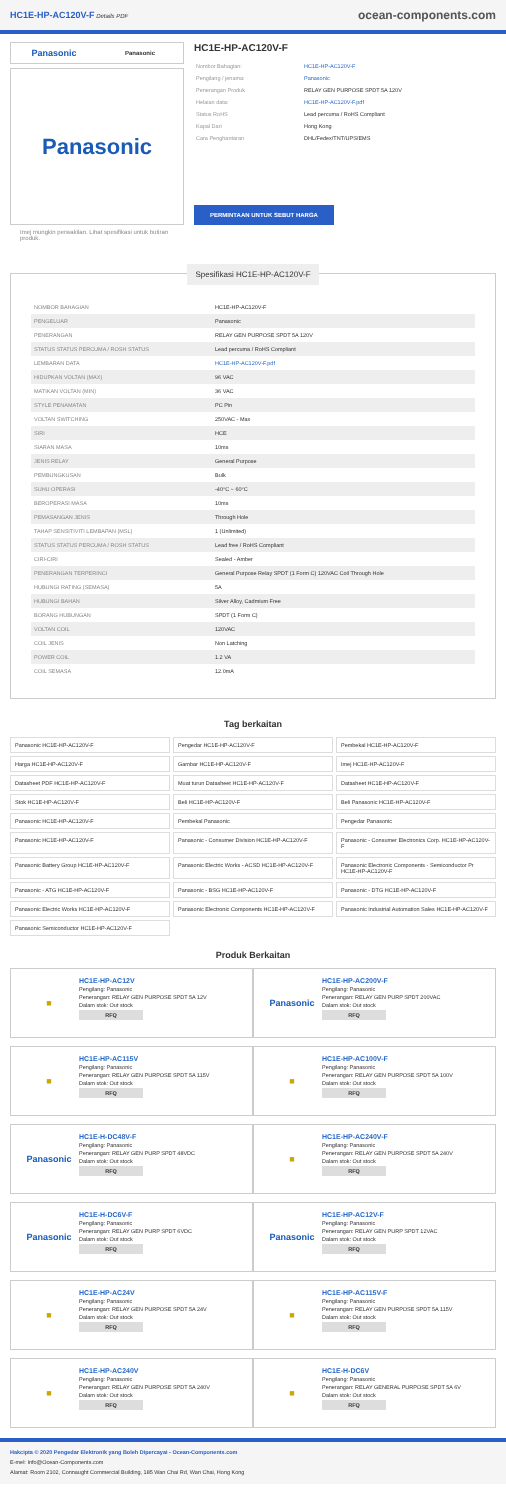HC1E-HP-AC120V-F Details PDF
ocean-components.com
Panasonic Panasonic
Panasonic
Imej mungkin perwakilan. Lihat spesifikasi untuk butiran produk.
HC1E-HP-AC120V-F
| Nombor Bahagian: | HC1E-HP-AC120V-F |
| Pengilang / jenama: | Panasonic |
| Penerangan Produk | RELAY GEN PURPOSE SPDT 5A 120V |
| Helaian data: | HC1E-HP-AC120V-F.pdf |
| Status RoHS | Lead percuma / RoHS Compliant |
| Kapal Dari | Hong Kong |
| Cara Penghantaran | DHL/Fedex/TNT/UPS/EMS |
PERMINTAAN UNTUK SEBUT HARGA
Spesifikasi HC1E-HP-AC120V-F
| NOMBOR BAHAGIAN | HC1E-HP-AC120V-F |
| PENGELUAR | Panasonic |
| PENERANGAN | RELAY GEN PURPOSE SPDT 5A 120V |
| STATUS STATUS PERCUMA / ROSH STATUS | Lead percuma / RoHS Compliant |
| LEMBARAN DATA | HC1E-HP-AC120V-F.pdf |
| HIDUPKAN VOLTAN (MAX) | 96 VAC |
| MATIKAN VOLTAN (MIN) | 36 VAC |
| STYLE PENAMATAN | PC Pin |
| VOLTAN SWITCHING | 250VAC - Max |
| SIRI | HCE |
| SIARAN MASA | 10ms |
| JENIS RELAY | General Purpose |
| PEMBUNGKUSAN | Bulk |
| SUHU OPERASI | -40°C ~ 60°C |
| BEROPERASI MASA | 10ms |
| PEMASANGAN JENIS | Through Hole |
| TAHAP SENSITIVITI LEMBAPAN (MSL) | 1 (Unlimited) |
| STATUS STATUS PERCUMA / ROSH STATUS | Lead free / RoHS Compliant |
| CIRI-CIRI | Sealed - Amber |
| PENERANGAN TERPERINCI | General Purpose Relay SPDT (1 Form C) 120VAC Coil Through Hole |
| HUBUNGI RATING (SEMASA) | 5A |
| HUBUNGI BAHAN | Silver Alloy, Cadmium Free |
| BORANG HUBUNGAN | SPDT (1 Form C) |
| VOLTAN COIL | 120VAC |
| COIL JENIS | Non Latching |
| POWER COIL | 1.2 VA |
| COIL SEMASA | 12.0mA |
Tag berkaitan
Panasonic HC1E-HP-AC120V-F
Pengedar HC1E-HP-AC120V-F
Pembekal HC1E-HP-AC120V-F
Harga HC1E-HP-AC120V-F
Gambar HC1E-HP-AC120V-F
Imej HC1E-HP-AC120V-F
Datasheet PDF HC1E-HP-AC120V-F
Muat turun Datasheet HC1E-HP-AC120V-F
Datasheet HC1E-HP-AC120V-F
Stok HC1E-HP-AC120V-F
Beli HC1E-HP-AC120V-F
Beli Panasonic HC1E-HP-AC120V-F
Panasonic HC1E-HP-AC120V-F
Pembekal Panasonic
Pengedar Panasonic
Panasonic HC1E-HP-AC120V-F
Panasonic - Consumer Division HC1E-HP-AC120V-F
Panasonic - Consumer Electronics Corp. HC1E-HP-AC120V-F
Panasonic Battery Group HC1E-HP-AC120V-F
Panasonic Electric Works - ACSD HC1E-HP-AC120V-F
Panasonic Electronic Components - Semiconductor Pr HC1E-HP-AC120V-F
Panasonic - ATG HC1E-HP-AC120V-F
Panasonic - BSG HC1E-HP-AC120V-F
Panasonic - DTG HC1E-HP-AC120V-F
Panasonic Electric Works HC1E-HP-AC120V-F
Panasonic Electronic Components HC1E-HP-AC120V-F
Panasonic Industrial Automation Sales HC1E-HP-AC120V-F
Panasonic Semiconductor HC1E-HP-AC120V-F
Produk Berkaitan
■
HC1E-HP-AC12V
Pengilang: Panasonic
Penerangan: RELAY GEN PURPOSE SPDT 5A 12V
Dalam stok: Out stock
RFQ
Panasonic
HC1E-HP-AC200V-F
Pengilang: Panasonic
Penerangan: RELAY GEN PURP SPDT 200VAC
Dalam stok: Out stock
RFQ
■
HC1E-HP-AC115V
Pengilang: Panasonic
Penerangan: RELAY GEN PURPOSE SPDT 5A 115V
Dalam stok: Out stock
RFQ
■
HC1E-HP-AC100V-F
Pengilang: Panasonic
Penerangan: RELAY GEN PURPOSE SPDT 5A 100V
Dalam stok: Out stock
RFQ
Panasonic
HC1E-H-DC48V-F
Pengilang: Panasonic
Penerangan: RELAY GEN PURP SPDT 48VDC
Dalam stok: Out stock
RFQ
■
HC1E-HP-AC240V-F
Pengilang: Panasonic
Penerangan: RELAY GEN PURPOSE SPDT 5A 240V
Dalam stok: Out stock
RFQ
Panasonic
HC1E-H-DC6V-F
Pengilang: Panasonic
Penerangan: RELAY GEN PURP SPDT 6VDC
Dalam stok: Out stock
RFQ
Panasonic
HC1E-HP-AC12V-F
Pengilang: Panasonic
Penerangan: RELAY GEN PURP SPDT 12VAC
Dalam stok: Out stock
RFQ
■
HC1E-HP-AC24V
Pengilang: Panasonic
Penerangan: RELAY GEN PURPOSE SPDT 5A 24V
Dalam stok: Out stock
RFQ
■
HC1E-HP-AC115V-F
Pengilang: Panasonic
Penerangan: RELAY GEN PURPOSE SPDT 5A 115V
Dalam stok: Out stock
RFQ
■
HC1E-HP-AC240V
Pengilang: Panasonic
Penerangan: RELAY GEN PURPOSE SPDT 5A 240V
Dalam stok: Out stock
RFQ
■
HC1E-H-DC6V
Pengilang: Panasonic
Penerangan: RELAY GENERAL PURPOSE SPDT 5A 6V
Dalam stok: Out stock
RFQ
Hakcipta © 2020 Pengedar Elektronik yang Boleh Dipercayai - Ocean-Components.com
E-mel: Info@Ocean-Components.com
Alamat: Room 2102, Connaught Commercial Building, 185 Wan Chai Rd, Wan Chai, Hong Kong